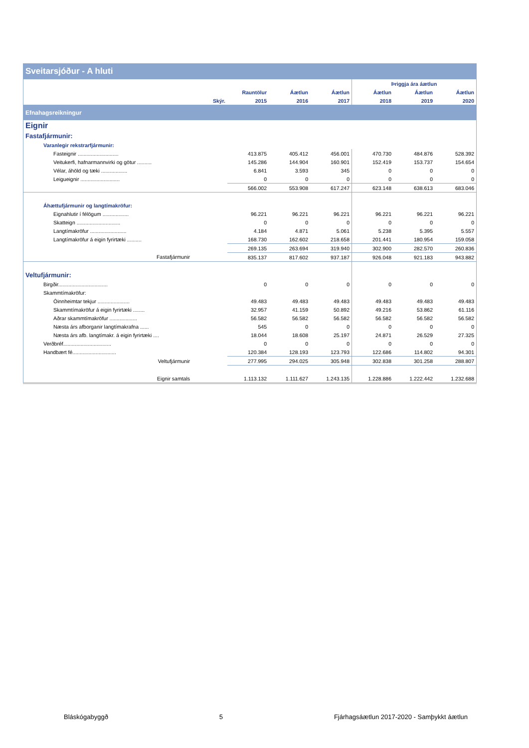| Sveitarsjóður - A hluti | | | | | | | |
| --- | --- | --- | --- | --- | --- | --- | --- |
| | | | | | Þriggja ára áætlun | | |
| | | Rauntölur | Áætlun | Áætlun | Áætlun | Áætlun | Áætlun |
| | Skýr. | 2015 | 2016 | 2017 | 2018 | 2019 | 2020 |
| Efnahagsreikningur | | | | | | | |
| Eignir | | | | | | | |
| Fastafjármunir: | | | | | | | |
| Varanlegir rekstrarfjármunir: | | | | | | | |
| Fasteignir ............................ | | 413.875 | 405.412 | 456.001 | 470.730 | 484.876 | 528.392 |
| Veitukerfi, hafnarmannvirki og götur .......... | | 145.286 | 144.904 | 160.901 | 152.419 | 153.737 | 154.654 |
| Vélar, áhöld og tæki .................. | | 6.841 | 3.593 | 345 | 0 | 0 | 0 |
| Leigueignir ........................... | | 0 | 0 | 0 | 0 | 0 | 0 |
| | | 566.002 | 553.908 | 617.247 | 623.148 | 638.613 | 683.046 |
| Áhættufjármunir og langtímakröfur: | | | | | | | |
| Eignahlutir í félögum .................. | | 96.221 | 96.221 | 96.221 | 96.221 | 96.221 | 96.221 |
| Skatteign .............................. | | 0 | 0 | 0 | 0 | 0 | 0 |
| Langtímakröfur ......................... | | 4.184 | 4.871 | 5.061 | 5.238 | 5.395 | 5.557 |
| Langtímakröfur á eigin fyrirtæki .......... | | 168.730 | 162.602 | 218.658 | 201.441 | 180.954 | 159.058 |
| | | 269.135 | 263.694 | 319.940 | 302.900 | 282.570 | 260.836 |
| Fastafjármunir | | 835.137 | 817.602 | 937.187 | 926.048 | 921.183 | 943.882 |
| Veltufjármunir: | | | | | | | |
| Birgðir.................................. | | 0 | 0 | 0 | 0 | 0 | 0 |
| Skammtímakröfur: | | | | | | | |
| Óinnheimtar tekjur ...................... | | 49.483 | 49.483 | 49.483 | 49.483 | 49.483 | 49.483 |
| Skammtímakröfur á eigin fyrirtæki ........ | | 32.957 | 41.159 | 50.892 | 49.216 | 53.862 | 61.116 |
| Aðrar skammtímakröfur ................... | | 56.582 | 56.582 | 56.582 | 56.582 | 56.582 | 56.582 |
| Næsta árs afborganir langtímakrafna ...... | | 545 | 0 | 0 | 0 | 0 | 0 |
| Næsta árs afb. langtímakr. á eigin fyrirtæki .... | | 18.044 | 18.608 | 25.197 | 24.871 | 26.529 | 27.325 |
| Verðbréf................................. | | 0 | 0 | 0 | 0 | 0 | 0 |
| Handbært fé.............................. | | 120.384 | 128.193 | 123.793 | 122.686 | 114.802 | 94.301 |
| Veltufjármunir | | 277.995 | 294.025 | 305.948 | 302.838 | 301.258 | 288.807 |
| Eignir samtals | | 1.113.132 | 1.111.627 | 1.243.135 | 1.228.886 | 1.222.442 | 1.232.688 |
Bláskógabyggð 5 Fjárhagsáætlun 2017-2020 - Samþykkt áætlun